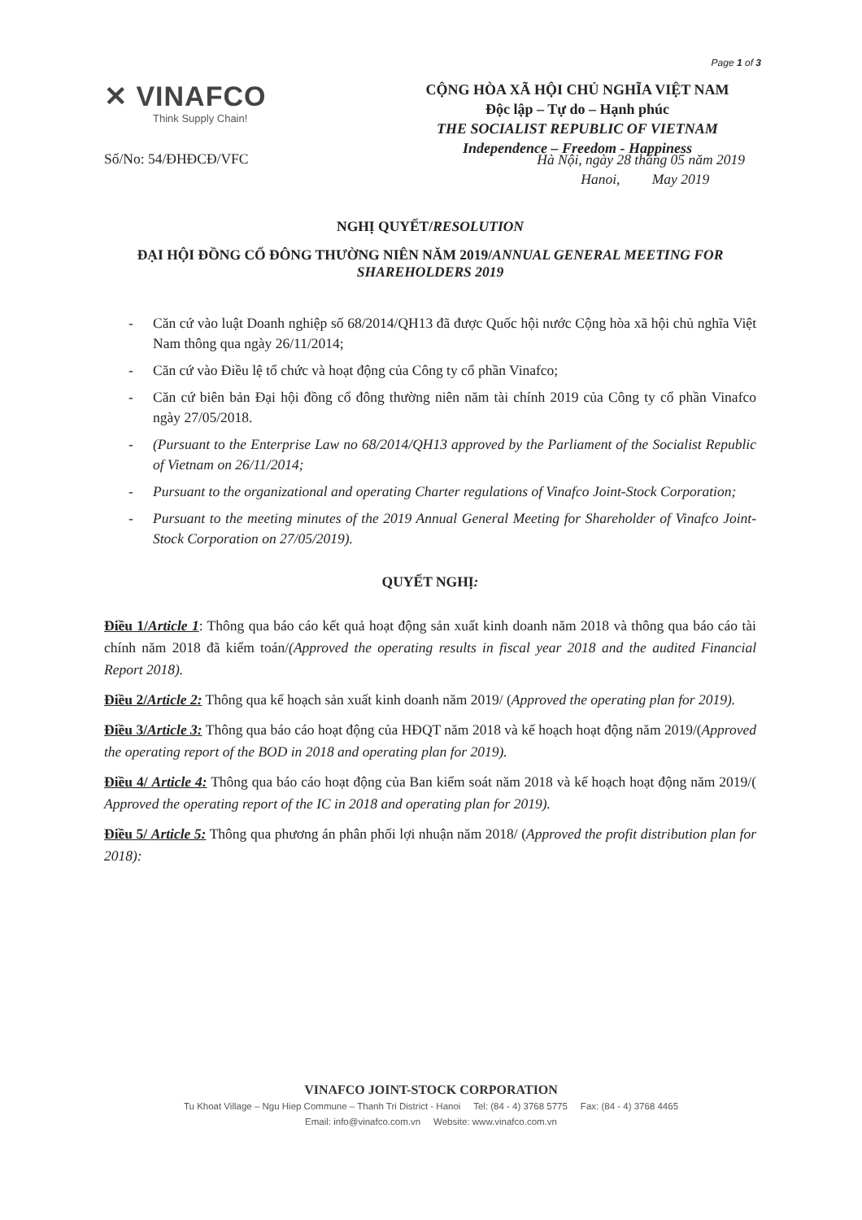Page 1 of 3
✕ VINAFCO
Think Supply Chain!
Số/No: 54/ĐHĐCĐ/VFC
CỘNG HÒA XÃ HỘI CHỦ NGHĨA VIỆT NAM
Độc lập – Tự do – Hạnh phúc
THE SOCIALIST REPUBLIC OF VIETNAM
Independence – Freedom - Happiness
Hà Nội, ngày 28 tháng 05 năm 2019
Hanoi, May 2019
NGHỊ QUYẾT/RESOLUTION
ĐẠI HỘI ĐỒNG CỔ ĐÔNG THƯỜNG NIÊN NĂM 2019/ANNUAL GENERAL MEETING FOR SHAREHOLDERS 2019
- Căn cứ vào luật Doanh nghiệp số 68/2014/QH13 đã được Quốc hội nước Cộng hòa xã hội chủ nghĩa Việt Nam thông qua ngày 26/11/2014;
- Căn cứ vào Điều lệ tổ chức và hoạt động của Công ty cổ phần Vinafco;
- Căn cứ biên bản Đại hội đồng cổ đông thường niên năm tài chính 2019 của Công ty cổ phần Vinafco ngày 27/05/2018.
- (Pursuant to the Enterprise Law no 68/2014/QH13 approved by the Parliament of the Socialist Republic of Vietnam on 26/11/2014;
- Pursuant to the organizational and operating Charter regulations of Vinafco Joint-Stock Corporation;
- Pursuant to the meeting minutes of the 2019 Annual General Meeting for Shareholder of Vinafco Joint-Stock Corporation on 27/05/2019).
QUYẾT NGHỊ:
Điều 1/Article 1: Thông qua báo cáo kết quả hoạt động sản xuất kinh doanh năm 2018 và thông qua báo cáo tài chính năm 2018 đã kiểm toán/(Approved the operating results in fiscal year 2018 and the audited Financial Report 2018).
Điều 2/Article 2: Thông qua kế hoạch sản xuất kinh doanh năm 2019/ (Approved the operating plan for 2019).
Điều 3/Article 3: Thông qua báo cáo hoạt động của HĐQT năm 2018 và kế hoạch hoạt động năm 2019/(Approved the operating report of the BOD in 2018 and operating plan for 2019).
Điều 4/ Article 4: Thông qua báo cáo hoạt động của Ban kiểm soát năm 2018 và kế hoạch hoạt động năm 2019/( Approved the operating report of the IC in 2018 and operating plan for 2019).
Điều 5/ Article 5: Thông qua phương án phân phối lợi nhuận năm 2018/ (Approved the profit distribution plan for 2018):
VINAFCO JOINT-STOCK CORPORATION
Tu Khoat Village – Ngu Hiep Commune – Thanh Tri District - Hanoi Tel: (84 - 4) 3768 5775 Fax: (84 - 4) 3768 4465
Email: info@vinafco.com.vn Website: www.vinafco.com.vn